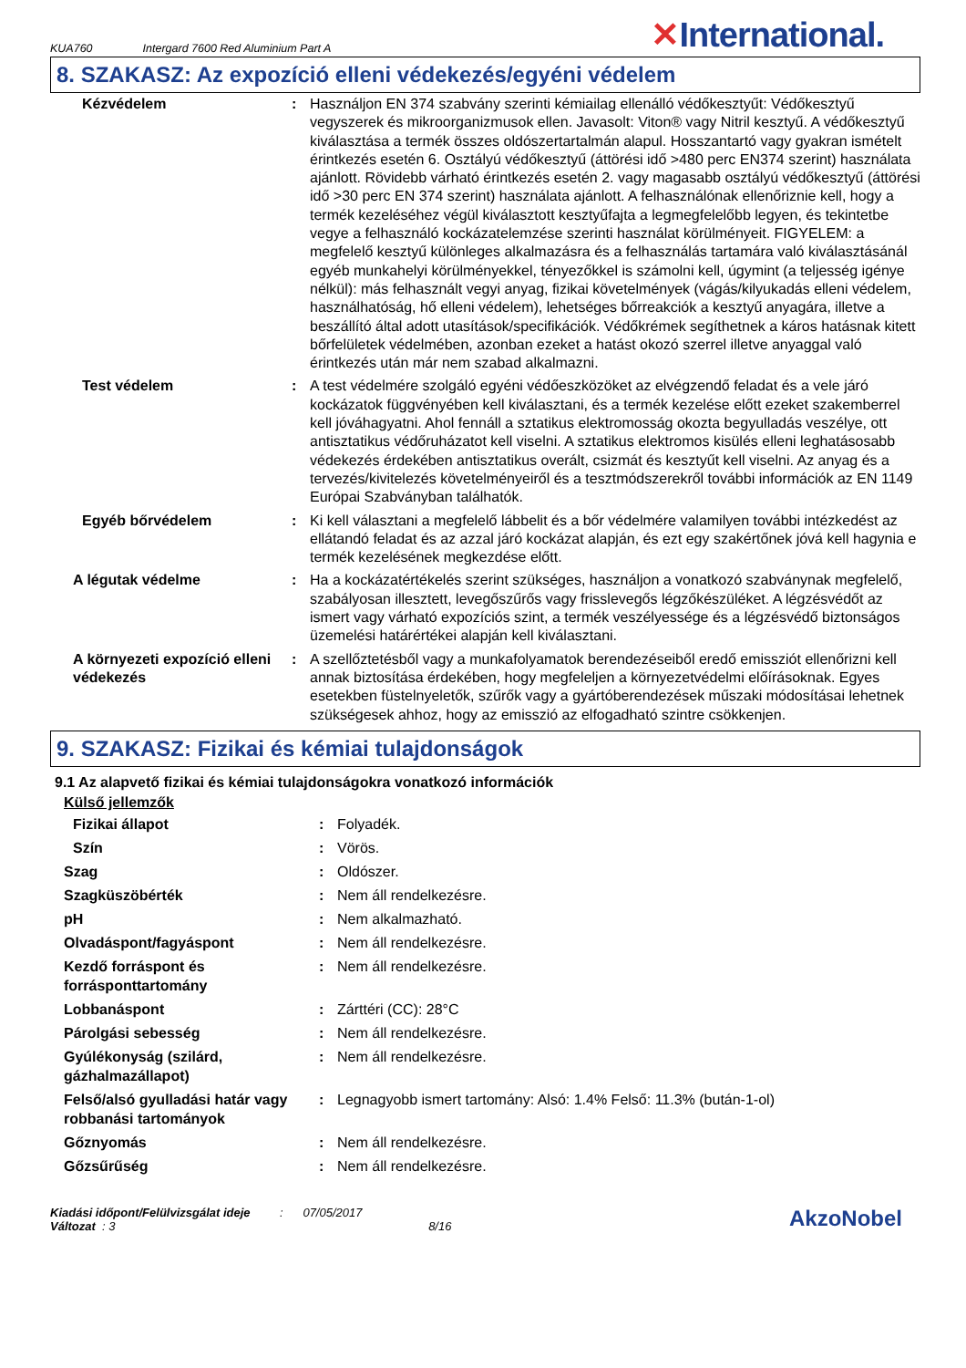KUA760 Intergard 7600 Red Aluminium Part A
✕International.
8. SZAKASZ: Az expozíció elleni védekezés/egyéni védelem
| Kézvédelem | : | Használjon EN 374 szabvány szerinti kémiailag ellenálló védőkesztyűt: Védőkesztyű vegyszerek és mikroorganizmusok ellen. Javasolt: Viton® vagy Nitril kesztyű. A védőkesztyű kiválasztása a termék összes oldószertartalmán alapul. Hosszantartó vagy gyakran ismételt érintkezés esetén 6. Osztályú védőkesztyű (áttörési idő >480 perc EN374 szerint) használata ajánlott. Rövidebb várható érintkezés esetén 2. vagy magasabb osztályú védőkesztyű (áttörési idő >30 perc EN 374 szerint) használata ajánlott. A felhasználónak ellenőriznie kell, hogy a termék kezeléséhez végül kiválasztott kesztyűfajta a legmegfelelőbb legyen, és tekintetbe vegye a felhasználó kockázatelemzése szerinti használat körülményeit. FIGYELEM: a megfelelő kesztyű különleges alkalmazásra és a felhasználás tartamára való kiválasztásánál egyéb munkahelyi körülményekkel, tényezőkkel is számolni kell, úgymint (a teljesség igénye nélkül): más felhasznált vegyi anyag, fizikai követelmények (vágás/kilyukadás elleni védelem, használhatóság, hő elleni védelem), lehetséges bőrreakciók a kesztyű anyagára, illetve a beszállító által adott utasítások/specifikációk. Védőkrémek segíthetnek a káros hatásnak kitett bőrfelületek védelmében, azonban ezeket a hatást okozó szerrel illetve anyaggal való érintkezés után már nem szabad alkalmazni. |
| Test védelem | : | A test védelmére szolgáló egyéni védőeszközöket az elvégzendő feladat és a vele járó kockázatok függvényében kell kiválasztani, és a termék kezelése előtt ezeket szakemberrel kell jóváhagyatni. Ahol fennáll a sztatikus elektromosság okozta begyulladás veszélye, ott antisztatikus védőruházatot kell viselni. A sztatikus elektromos kisülés elleni leghatásosabb védekezés érdekében antisztatikus overált, csizmát és kesztyűt kell viselni. Az anyag és a tervezés/kivitelezés követelményeiről és a tesztmódszerekről további információk az EN 1149 Európai Szabványban találhatók. |
| Egyéb bőrvédelem | : | Ki kell választani a megfelelő lábbelit és a bőr védelmére valamilyen további intézkedést az ellátandó feladat és az azzal járó kockázat alapján, és ezt egy szakértőnek jóvá kell hagynia e termék kezelésének megkezdése előtt. |
| A légutak védelme | : | Ha a kockázatértékelés szerint szükséges, használjon a vonatkozó szabványnak megfelelő, szabályosan illesztett, levegőszűrős vagy frisslevegős légzőkészüléket. A légzésvédőt az ismert vagy várható expozíciós szint, a termék veszélyessége és a légzésvédő biztonságos üzemelési határértékei alapján kell kiválasztani. |
| A környezeti expozíció elleni védekezés | : | A szellőztetésből vagy a munkafolyamatok berendezéseiből eredő emissziót ellenőrizni kell annak biztosítása érdekében, hogy megfeleljen a környezetvédelmi előírásoknak. Egyes esetekben füstelnyeletők, szűrők vagy a gyártóberendezések műszaki módosításai lehetnek szükségesek ahhoz, hogy az emisszió az elfogadható szintre csökkenjen. |
9. SZAKASZ: Fizikai és kémiai tulajdonságok
9.1 Az alapvető fizikai és kémiai tulajdonságokra vonatkozó információk
Külső jellemzők
| Fizikai állapot | : | Folyadék. |
| Szín | : | Vörös. |
| Szag | : | Oldószer. |
| Szagküszöbérték | : | Nem áll rendelkezésre. |
| pH | : | Nem alkalmazható. |
| Olvadáspont/fagyáspont | : | Nem áll rendelkezésre. |
| Kezdő forráspont és forrásponttartomány | : | Nem áll rendelkezésre. |
| Lobbanáspont | : | Zárttéri (CC): 28°C |
| Párolgási sebesség | : | Nem áll rendelkezésre. |
| Gyúlékonyság (szilárd, gázhalmazállapot) | : | Nem áll rendelkezésre. |
| Felső/alsó gyulladási határ vagy robbanási tartományok | : | Legnagyobb ismert tartomány: Alsó: 1.4% Felső: 11.3% (bután-1-ol) |
| Gőznyomás | : | Nem áll rendelkezésre. |
| Gőzsűrűség | : | Nem áll rendelkezésre. |
Kiadási időpont/Felülvizsgálat ideje : 07/05/2017
Változat : 3 8/16
AkzoNobel